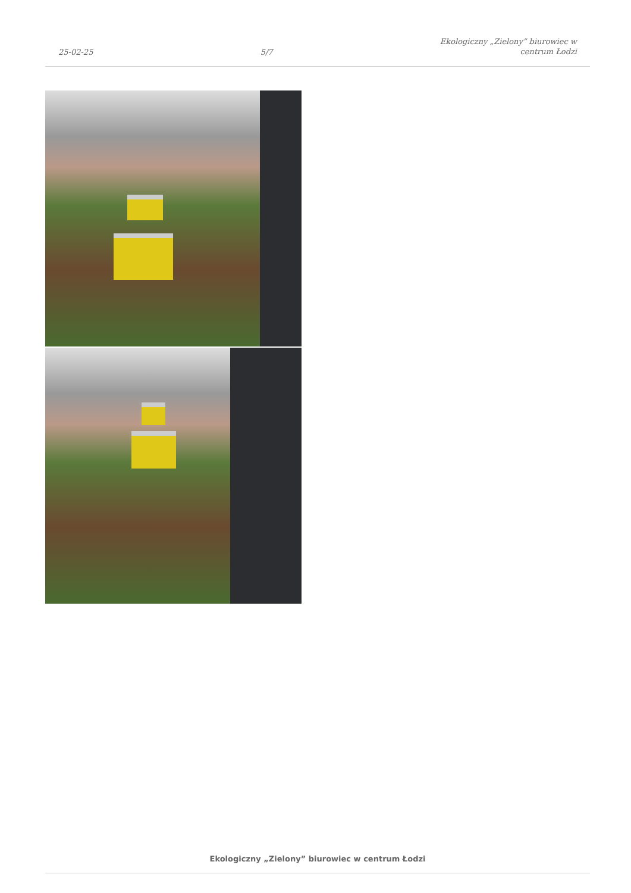25-02-25
5/7
Ekologiczny „Zielony” biurowiec w
centrum Łodzi
Ekologiczny „Zielony” biurowiec w centrum Łodzi